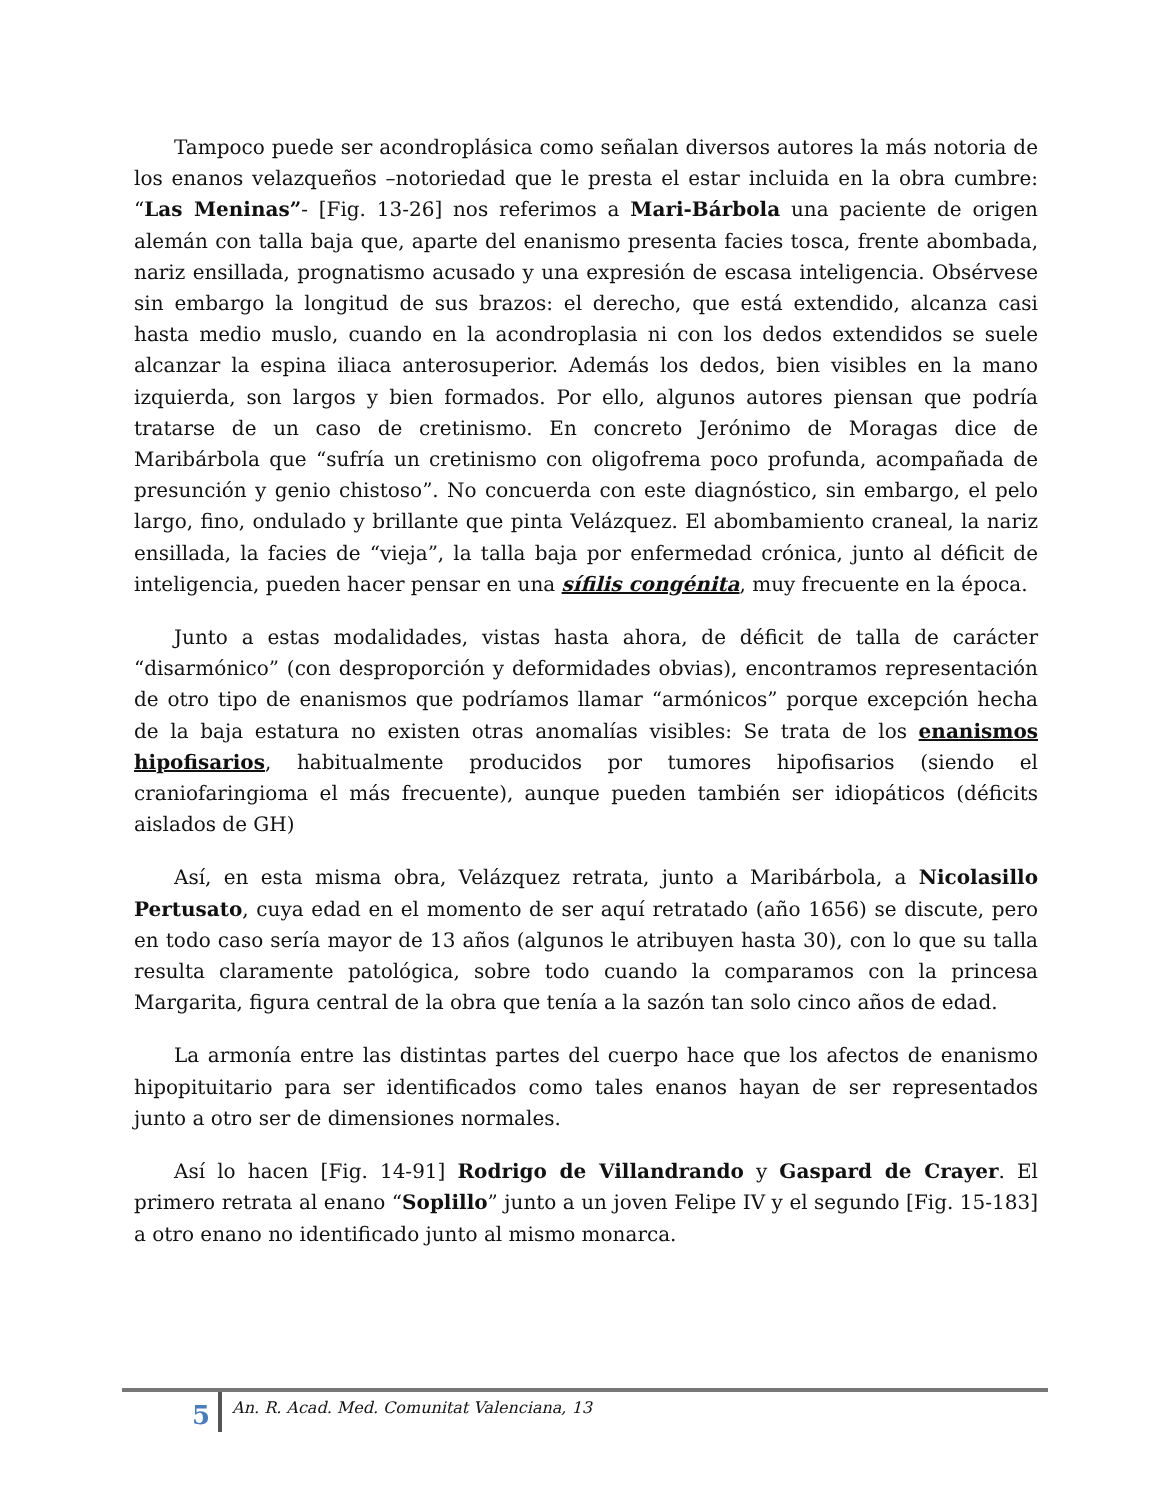Tampoco puede ser acondroplásica como señalan diversos autores la más notoria de los enanos velazqueños –notoriedad que le presta el estar incluida en la obra cumbre: “Las Meninas”- [Fig. 13-26] nos referimos a Mari-Bárbola una paciente de origen alemán con talla baja que, aparte del enanismo presenta facies tosca, frente abombada, nariz ensillada, prognatismo acusado y una expresión de escasa inteligencia. Obsérvese sin embargo la longitud de sus brazos: el derecho, que está extendido, alcanza casi hasta medio muslo, cuando en la acondroplasia ni con los dedos extendidos se suele alcanzar la espina iliaca anterosuperior. Además los dedos, bien visibles en la mano izquierda, son largos y bien formados. Por ello, algunos autores piensan que podría tratarse de un caso de cretinismo. En concreto Jerónimo de Moragas dice de Maribárbola que “sufría un cretinismo con oligofrema poco profunda, acompañada de presunción y genio chistoso”. No concuerda con este diagnóstico, sin embargo, el pelo largo, fino, ondulado y brillante que pinta Velázquez. El abombamiento craneal, la nariz ensillada, la facies de “vieja”, la talla baja por enfermedad crónica, junto al déficit de inteligencia, pueden hacer pensar en una sífilis congénita, muy frecuente en la época.
Junto a estas modalidades, vistas hasta ahora, de déficit de talla de carácter “disarmónico” (con desproporción y deformidades obvias), encontramos representación de otro tipo de enanismos que podríamos llamar “armónicos” porque excepción hecha de la baja estatura no existen otras anomalías visibles: Se trata de los enanismos hipofisarios, habitualmente producidos por tumores hipofisarios (siendo el craniofaringioma el más frecuente), aunque pueden también ser idiopáticos (déficits aislados de GH)
Así, en esta misma obra, Velázquez retrata, junto a Maribárbola, a Nicolasillo Pertusato, cuya edad en el momento de ser aquí retratado (año 1656) se discute, pero en todo caso sería mayor de 13 años (algunos le atribuyen hasta 30), con lo que su talla resulta claramente patológica, sobre todo cuando la comparamos con la princesa Margarita, figura central de la obra que tenía a la sazón tan solo cinco años de edad.
La armonía entre las distintas partes del cuerpo hace que los afectos de enanismo hipopituitario para ser identificados como tales enanos hayan de ser representados junto a otro ser de dimensiones normales.
Así lo hacen [Fig. 14-91] Rodrigo de Villandrando y Gaspard de Crayer. El primero retrata al enano “Soplillo” junto a un joven Felipe IV y el segundo [Fig. 15-183] a otro enano no identificado junto al mismo monarca.
5
An. R. Acad. Med. Comunitat Valenciana, 13